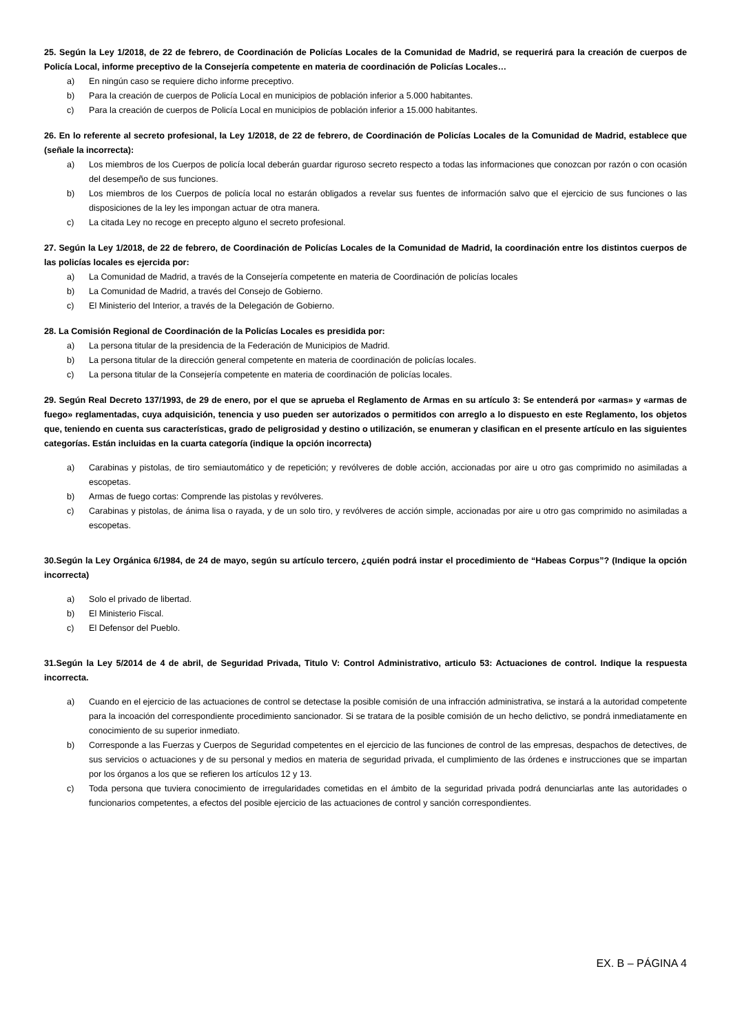25. Según la Ley 1/2018, de 22 de febrero, de Coordinación de Policías Locales de la Comunidad de Madrid, se requerirá para la creación de cuerpos de Policía Local, informe preceptivo de la Consejería competente en materia de coordinación de Policías Locales…
a) En ningún caso se requiere dicho informe preceptivo.
b) Para la creación de cuerpos de Policía Local en municipios de población inferior a 5.000 habitantes.
c) Para la creación de cuerpos de Policía Local en municipios de población inferior a 15.000 habitantes.
26. En lo referente al secreto profesional, la Ley 1/2018, de 22 de febrero, de Coordinación de Policías Locales de la Comunidad de Madrid, establece que (señale la incorrecta):
a) Los miembros de los Cuerpos de policía local deberán guardar riguroso secreto respecto a todas las informaciones que conozcan por razón o con ocasión del desempeño de sus funciones.
b) Los miembros de los Cuerpos de policía local no estarán obligados a revelar sus fuentes de información salvo que el ejercicio de sus funciones o las disposiciones de la ley les impongan actuar de otra manera.
c) La citada Ley no recoge en precepto alguno el secreto profesional.
27. Según la Ley 1/2018, de 22 de febrero, de Coordinación de Policías Locales de la Comunidad de Madrid, la coordinación entre los distintos cuerpos de las policías locales es ejercida por:
a) La Comunidad de Madrid, a través de la Consejería competente en materia de Coordinación de policías locales
b) La Comunidad de Madrid, a través del Consejo de Gobierno.
c) El Ministerio del Interior, a través de la Delegación de Gobierno.
28. La Comisión Regional de Coordinación de la Policías Locales es presidida por:
a) La persona titular de la presidencia de la Federación de Municipios de Madrid.
b) La persona titular de la dirección general competente en materia de coordinación de policías locales.
c) La persona titular de la Consejería competente en materia de coordinación de policías locales.
29. Según Real Decreto 137/1993, de 29 de enero, por el que se aprueba el Reglamento de Armas en su artículo 3: Se entenderá por «armas» y «armas de fuego» reglamentadas, cuya adquisición, tenencia y uso pueden ser autorizados o permitidos con arreglo a lo dispuesto en este Reglamento, los objetos que, teniendo en cuenta sus características, grado de peligrosidad y destino o utilización, se enumeran y clasifican en el presente artículo en las siguientes categorías. Están incluidas en la cuarta categoría (indique la opción incorrecta)
a) Carabinas y pistolas, de tiro semiautomático y de repetición; y revólveres de doble acción, accionadas por aire u otro gas comprimido no asimiladas a escopetas.
b) Armas de fuego cortas: Comprende las pistolas y revólveres.
c) Carabinas y pistolas, de ánima lisa o rayada, y de un solo tiro, y revólveres de acción simple, accionadas por aire u otro gas comprimido no asimiladas a escopetas.
30.Según la Ley Orgánica 6/1984, de 24 de mayo, según su artículo tercero, ¿quién podrá instar el procedimiento de “Habeas Corpus”? (Indique la opción incorrecta)
a) Solo el privado de libertad.
b) El Ministerio Fiscal.
c) El Defensor del Pueblo.
31.Según la Ley 5/2014 de 4 de abril, de Seguridad Privada, Titulo V: Control Administrativo, articulo 53: Actuaciones de control. Indique la respuesta incorrecta.
a) Cuando en el ejercicio de las actuaciones de control se detectase la posible comisión de una infracción administrativa, se instará a la autoridad competente para la incoación del correspondiente procedimiento sancionador. Si se tratara de la posible comisión de un hecho delictivo, se pondrá inmediatamente en conocimiento de su superior inmediato.
b) Corresponde a las Fuerzas y Cuerpos de Seguridad competentes en el ejercicio de las funciones de control de las empresas, despachos de detectives, de sus servicios o actuaciones y de su personal y medios en materia de seguridad privada, el cumplimiento de las órdenes e instrucciones que se impartan por los órganos a los que se refieren los artículos 12 y 13.
c) Toda persona que tuviera conocimiento de irregularidades cometidas en el ámbito de la seguridad privada podrá denunciarlas ante las autoridades o funcionarios competentes, a efectos del posible ejercicio de las actuaciones de control y sanción correspondientes.
EX. B – PÁGINA 4